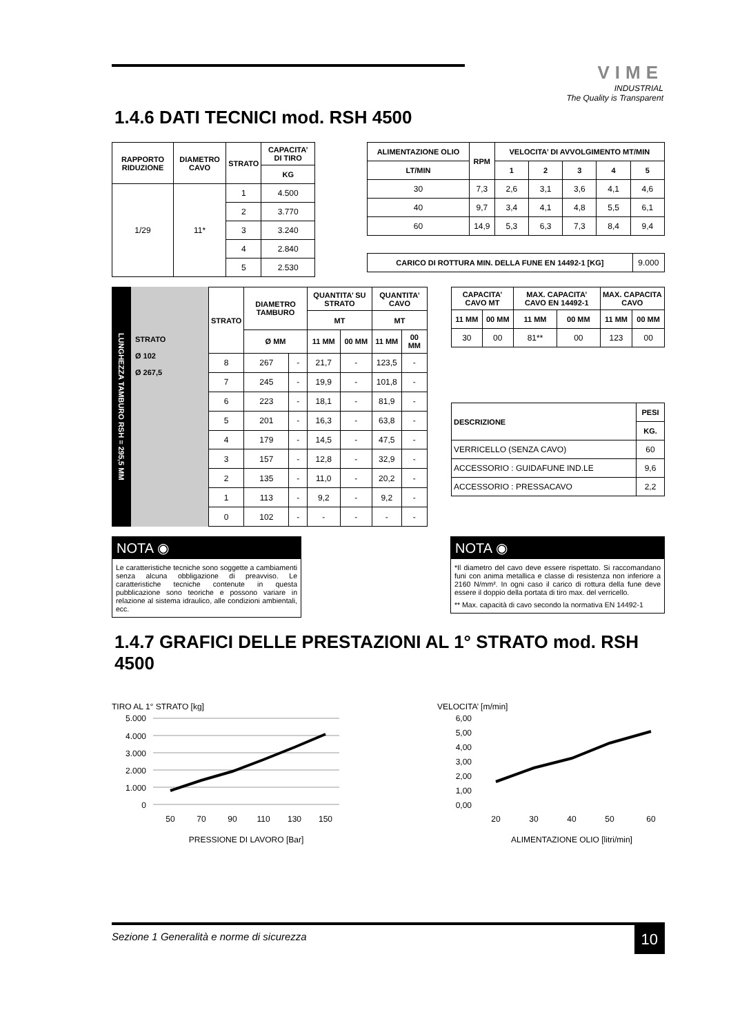VIME
INDUSTRIAL
The Quality is Transparent
1.4.6 DATI TECNICI mod. RSH 4500
| RAPPORTO RIDUZIONE | DIAMETRO CAVO | STRATO | CAPACITA’ DI TIRO |
| --- | --- | --- | --- |
| | | | KG |
| 1/29 | 11* | 1 | 4.500 |
| | | 2 | 3.770 |
| | | 3 | 3.240 |
| | | 4 | 2.840 |
| | | 5 | 2.530 |
| ALIMENTAZIONE OLIO | RPM | VELOCITA’ DI AVVOLGIMENTO MT/MIN | | | | |
| --- | --- | --- | --- | --- | --- | --- |
| LT/MIN | | 1 | 2 | 3 | 4 | 5 |
| 30 | 7,3 | 2,6 | 3,1 | 3,6 | 4,1 | 4,6 |
| 40 | 9,7 | 3,4 | 4,1 | 4,8 | 5,5 | 6,1 |
| 60 | 14,9 | 5,3 | 6,3 | 7,3 | 8,4 | 9,4 |
| CARICO DI ROTTURA MIN. DELLA FUNE EN 14492-1 [KG] | 9.000 |
LUNGHEZZA TAMBURO RSH = 295,5 MM
STRATO
Ø 102
Ø 267,5
| STRATO | DIAMETRO TAMBURO | | QUANTITA’ SU STRATO | | QUANTITA’ CAVO | |
| --- | --- | --- | --- | --- | --- | --- |
| | | | MT | | MT | |
| | Ø MM | | 11 MM | 00 MM | 11 MM | 00 MM |
| 8 | 267 | - | 21,7 | - | 123,5 | - |
| 7 | 245 | - | 19,9 | - | 101,8 | - |
| 6 | 223 | - | 18,1 | - | 81,9 | - |
| 5 | 201 | - | 16,3 | - | 63,8 | - |
| 4 | 179 | - | 14,5 | - | 47,5 | - |
| 3 | 157 | - | 12,8 | - | 32,9 | - |
| 2 | 135 | - | 11,0 | - | 20,2 | - |
| 1 | 113 | - | 9,2 | - | 9,2 | - |
| 0 | 102 | - | - | - | - | - |
| CAPACITA’ CAVO MT | | MAX. CAPACITA’ CAVO EN 14492-1 | | MAX. CAPACITA CAVO | |
| --- | --- | --- | --- | --- | --- |
| 11 MM | 00 MM | 11 MM | 00 MM | 11 MM | 00 MM |
| 30 | 00 | 81** | 00 | 123 | 00 |
| DESCRIZIONE | PESI |
| --- | --- |
| | KG. |
| VERRICELLO (SENZA CAVO) | 60 |
| ACCESSORIO : GUIDAFUNE IND.LE | 9,6 |
| ACCESSORIO : PRESSACAVO | 2,2 |
NOTA ◉
Le caratteristiche tecniche sono soggette a cambiamenti senza alcuna obbligazione di preavviso. Le caratteristiche tecniche contenute in questa pubblicazione sono teoriche e possono variare in relazione al sistema idraulico, alle condizioni ambientali, ecc.
NOTA ◉
*Il diametro del cavo deve essere rispettato. Si raccomandano funi con anima metallica e classe di resistenza non inferiore a 2160 N/mm². In ogni caso il carico di rottura della fune deve essere il doppio della portata di tiro max. del verricello.
** Max. capacità di cavo secondo la normativa EN 14492-1
1.4.7 GRAFICI DELLE PRESTAZIONI AL 1° STRATO mod. RSH 4500
TIRO AL 1° STRATO [kg]
5.000
4.000
3.000
2.000
1.000
0
50
70
90
110
130
150
PRESSIONE DI LAVORO [Bar]
VELOCITA’ [m/min]
6,00
5,00
4,00
3,00
2,00
1,00
0,00
20
30
40
50
60
ALIMENTAZIONE OLIO [litri/min]
Sezione 1 Generalità e norme di sicurezza 10